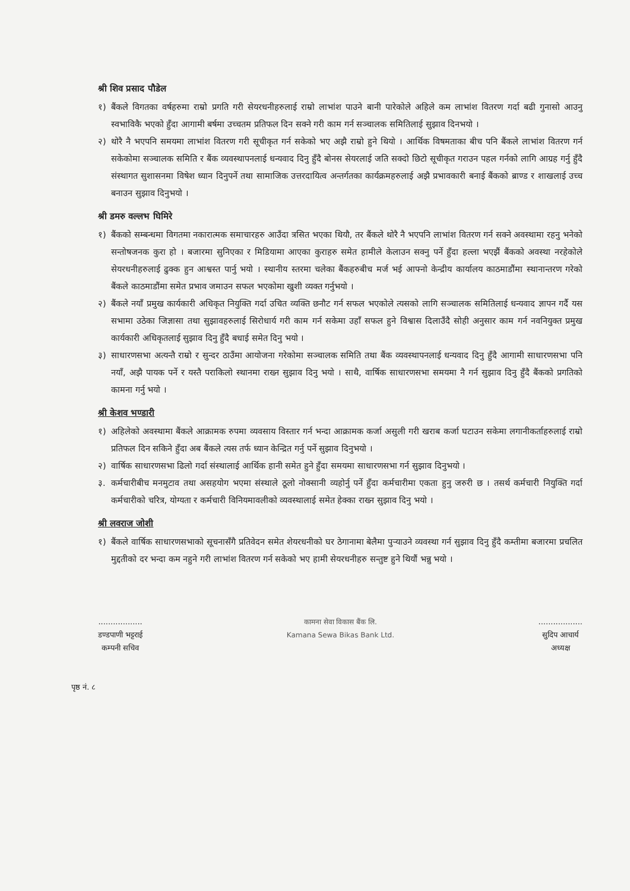श्री शिव प्रसाद पौडेल
१) बैंकले विगतका वर्षहरुमा राम्रो प्रगति गरी सेयरधनीहरुलाई राम्रो लाभांश पाउने बानी पारेकोले अहिले कम लाभांश वितरण गर्दा बढी गुनासो आउनु स्वभाविकै भएको हुँदा आगामी बर्षमा उच्चतम प्रतिफल दिन सक्ने गरी काम गर्न सञ्चालक समितिलाई सुझाव दिनभयो ।
२) थोरै नै भएपनि समयमा लाभांश वितरण गरी सूचीकृत गर्न सकेको भए अझै राम्रो हुने थियो । आर्थिक विषमताका बीच पनि बैंकले लाभांश वितरण गर्न सकेकोमा सञ्चालक समिति र बैंक व्यवस्थापनलाई धन्यवाद दिनु हुँदै बोनस सेयरलाई जति सक्दो छिटो सूचीकृत गराउन पहल गर्नको लागि आग्रह गर्नु हुँदै संस्थागत सुशासनमा विषेश ध्यान दिनुपर्ने तथा सामाजिक उत्तरदायित्व अन्तर्गतका कार्यक्रमहरुलाई अझै प्रभावकारी बनाई बैंकको ब्राण्ड र शाखलाई उच्च बनाउन सुझाव दिनुभयो ।
श्री डमरु वल्लभ घिमिरे
१) बैंकको सम्बन्धमा विगतमा नकारात्मक समाचारहरु आउँदा त्रसित भएका थियौ, तर बैंकले थोरै नै भएपनि लाभांश वितरण गर्न सक्ने अवस्थामा रहनु भनेको सन्तोषजनक कुरा हो । बजारमा सुनिएका र मिडियामा आएका कुराहरु समेत हामीले केलाउन सक्नु पर्ने हुँदा हल्ला भएझैं बैंकको अवस्था नरहेकोले सेयरधनीहरुलाई ढुक्क हुन आश्वस्त पार्नु भयो । स्थानीय स्तरमा चलेका बैंकहरुबीच मर्ज भई आफ्नो केन्द्रीय कार्यालय काठमाडौंमा स्थानान्तरण गरेको बैंकले काठमाडौंमा समेत प्रभाव जमाउन सफल भएकोमा खुशी व्यक्त गर्नुभयो ।
२) बैंकले नयाँ प्रमुख कार्यकारी अधिकृत नियुक्ति गर्दा उचित व्यक्ति छनौट गर्न सफल भएकोले त्यसको लागि सञ्चालक समितिलाई धन्यवाद ज्ञापन गर्दै यस सभामा उठेका जिज्ञासा तथा सुझावहरुलाई सिरोधार्य गरी काम गर्न सकेमा उहाँ सफल हुने विश्वास दिलाउँदै सोही अनुसार काम गर्न नवनियुक्त प्रमुख कार्यकारी अधिकृतलाई सुझाव दिनु हुँदै बधाई समेत दिनु भयो ।
३) साधारणसभा अत्यन्तै राम्रो र सुन्दर ठाउँमा आयोजना गरेकोमा सञ्चालक समिति तथा बैंक व्यवस्थापनलाई धन्यवाद दिनु हुँदै आगामी साधारणसभा पनि नयाँ, अझै पायक पर्ने र यस्तै पराकिलो स्थानमा राख्न सुझाव दिनु भयो । साथै, वार्षिक साधारणसभा समयमा नै गर्न सुझाव दिनु हुँदै बैंकको प्रगतिको कामना गर्नु भयो ।
श्री केशव भण्डारी
१) अहिलेको अवस्थामा बैंकले आक्रामक रुपमा व्यवसाय विस्तार गर्न भन्दा आक्रामक कर्जा असुली गरी खराब कर्जा घटाउन सकेमा लगानीकर्ताहरुलाई राम्रो प्रतिफल दिन सकिने हुँदा अब बैंकले त्यस तर्फ ध्यान केन्द्रित गर्नु पर्ने सुझाव दिनुभयो ।
२) वार्षिक साधारणसभा ढिलो गर्दा संस्थालाई आर्थिक हानी समेत हुने हुँदा समयमा साधारणसभा गर्न सुझाव दिनुभयो ।
३. कर्मचारीबीच मनमुटाव तथा असहयोग भएमा संस्थाले ठूलो नोक्सानी व्यहोर्नु पर्ने हुँदा कर्मचारीमा एकता हुनु जरुरी छ । तसर्थ कर्मचारी नियुक्ति गर्दा कर्मचारीको चरित्र, योग्यता र कर्मचारी विनियमावलीको व्यवस्थालाई समेत हेक्का राख्न सुझाव दिनु भयो ।
श्री लवराज जोशी
१) बैंकले वार्षिक साधारणसभाको सूचनासँगै प्रतिवेदन समेत शेयरधनीको घर ठेगानामा बेलैमा पुऱ्याउने व्यवस्था गर्न सुझाव दिनु हुँदै कम्तीमा बजारमा प्रचलित मुद्दतीको दर भन्दा कम नहुने गरी लाभांश वितरण गर्न सकेको भए हामी सेयरधनीहरु सन्तुष्ट हुने थियौं भन्नु भयो ।
..................
डण्डपाणी भट्टराई
कम्पनी सचिव
कामना सेवा विकास बैंक लि.
Kamana Sewa Bikas Bank Ltd.
..................
सुदिप आचार्य
अध्यक्ष
पृष्ठ नं. ८